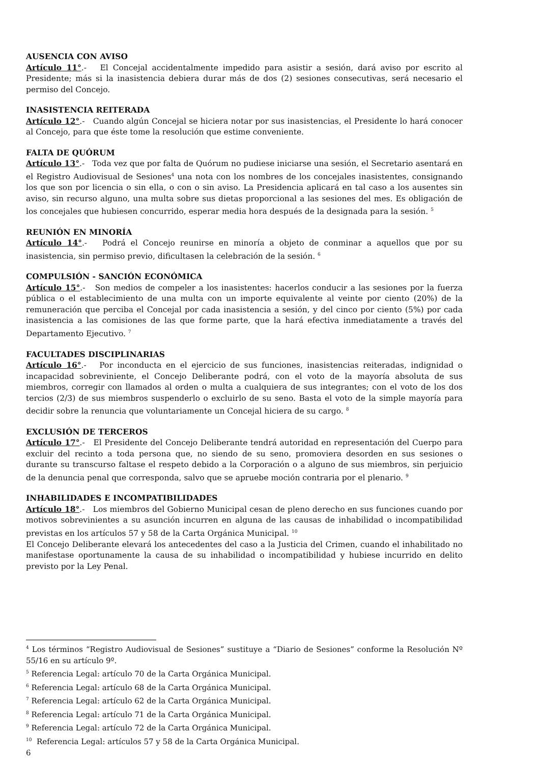AUSENCIA CON AVISO
Artículo 11°.- El Concejal accidentalmente impedido para asistir a sesión, dará aviso por escrito al Presidente; más si la inasistencia debiera durar más de dos (2) sesiones consecutivas, será necesario el permiso del Concejo.
INASISTENCIA REITERADA
Artículo 12°.- Cuando algún Concejal se hiciera notar por sus inasistencias, el Presidente lo hará conocer al Concejo, para que éste tome la resolución que estime conveniente.
FALTA DE QUÓRUM
Artículo 13°.- Toda vez que por falta de Quórum no pudiese iniciarse una sesión, el Secretario asentará en el Registro Audiovisual de Sesiones<sup>4</sup> una nota con los nombres de los concejales inasistentes, consignando los que son por licencia o sin ella, o con o sin aviso. La Presidencia aplicará en tal caso a los ausentes sin aviso, sin recurso alguno, una multa sobre sus dietas proporcional a las sesiones del mes. Es obligación de los concejales que hubiesen concurrido, esperar media hora después de la designada para la sesión. <sup>5</sup>
REUNIÓN EN MINORÍA
Artículo 14°.- Podrá el Concejo reunirse en minoría a objeto de conminar a aquellos que por su inasistencia, sin permiso previo, dificultasen la celebración de la sesión. <sup>6</sup>
COMPULSIÓN - SANCIÓN ECONÓMICA
Artículo 15°.- Son medios de compeler a los inasistentes: hacerlos conducir a las sesiones por la fuerza pública o el establecimiento de una multa con un importe equivalente al veinte por ciento (20%) de la remuneración que perciba el Concejal por cada inasistencia a sesión, y del cinco por ciento (5%) por cada inasistencia a las comisiones de las que forme parte, que la hará efectiva inmediatamente a través del Departamento Ejecutivo. <sup>7</sup>
FACULTADES DISCIPLINARIAS
Artículo 16°.- Por inconducta en el ejercicio de sus funciones, inasistencias reiteradas, indignidad o incapacidad sobreviniente, el Concejo Deliberante podrá, con el voto de la mayoría absoluta de sus miembros, corregir con llamados al orden o multa a cualquiera de sus integrantes; con el voto de los dos tercios (2/3) de sus miembros suspenderlo o excluirlo de su seno. Basta el voto de la simple mayoría para decidir sobre la renuncia que voluntariamente un Concejal hiciera de su cargo. <sup>8</sup>
EXCLUSIÓN DE TERCEROS
Artículo 17°.- El Presidente del Concejo Deliberante tendrá autoridad en representación del Cuerpo para excluir del recinto a toda persona que, no siendo de su seno, promoviera desorden en sus sesiones o durante su transcurso faltase el respeto debido a la Corporación o a alguno de sus miembros, sin perjuicio de la denuncia penal que corresponda, salvo que se apruebe moción contraria por el plenario. <sup>9</sup>
INHABILIDADES E INCOMPATIBILIDADES
Artículo 18°.- Los miembros del Gobierno Municipal cesan de pleno derecho en sus funciones cuando por motivos sobrevinientes a su asunción incurren en alguna de las causas de inhabilidad o incompatibilidad previstas en los artículos 57 y 58 de la Carta Orgánica Municipal. <sup>10</sup>
El Concejo Deliberante elevará los antecedentes del caso a la Justicia del Crimen, cuando el inhabilitado no manifestase oportunamente la causa de su inhabilidad o incompatibilidad y hubiese incurrido en delito previsto por la Ley Penal.
<sup>4</sup> Los términos “Registro Audiovisual de Sesiones” sustituye a “Diario de Sesiones” conforme la Resolución Nº 55/16 en su artículo 9º.
<sup>5</sup> Referencia Legal: artículo 70 de la Carta Orgánica Municipal.
<sup>6</sup> Referencia Legal: artículo 68 de la Carta Orgánica Municipal.
<sup>7</sup> Referencia Legal: artículo 62 de la Carta Orgánica Municipal.
<sup>8</sup> Referencia Legal: artículo 71 de la Carta Orgánica Municipal.
<sup>9</sup> Referencia Legal: artículo 72 de la Carta Orgánica Municipal.
<sup>10</sup> Referencia Legal: artículos 57 y 58 de la Carta Orgánica Municipal.
6